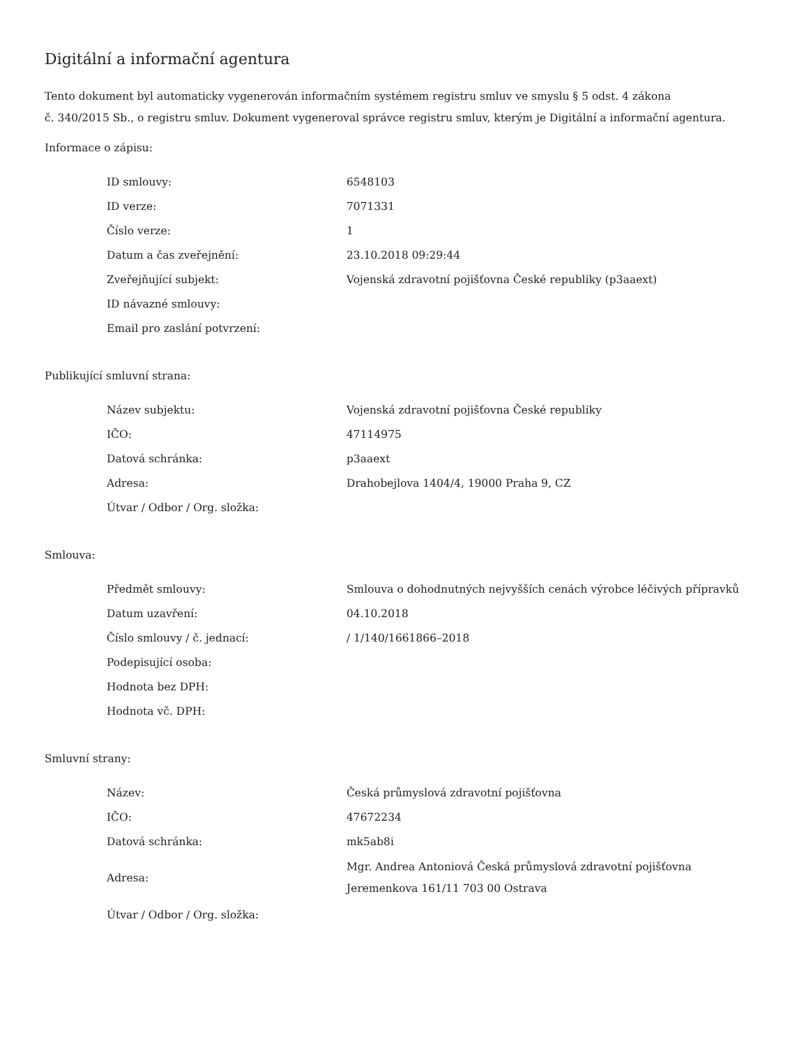Digitální a informační agentura
Tento dokument byl automaticky vygenerován informačním systémem registru smluv ve smyslu § 5 odst. 4 zákona
č. 340/2015 Sb., o registru smluv. Dokument vygeneroval správce registru smluv, kterým je Digitální a informační agentura.
Informace o zápisu:
| ID smlouvy: | 6548103 |
| ID verze: | 7071331 |
| Číslo verze: | 1 |
| Datum a čas zveřejnění: | 23.10.2018 09:29:44 |
| Zveřejňující subjekt: | Vojenská zdravotní pojišťovna České republiky (p3aaext) |
| ID návazné smlouvy: | |
| Email pro zaslání potvrzení: | |
Publikující smluvní strana:
| Název subjektu: | Vojenská zdravotní pojišťovna České republiky |
| IČO: | 47114975 |
| Datová schránka: | p3aaext |
| Adresa: | Drahobejlova 1404/4, 19000 Praha 9, CZ |
| Útvar / Odbor / Org. složka: | |
Smlouva:
| Předmět smlouvy: | Smlouva o dohodnutných nejvyšších cenách výrobce léčivých přípravků |
| Datum uzavření: | 04.10.2018 |
| Číslo smlouvy / č. jednací: | / 1/140/1661866–2018 |
| Podepisující osoba: | |
| Hodnota bez DPH: | |
| Hodnota vč. DPH: | |
Smluvní strany:
| Název: | Česká průmyslová zdravotní pojišťovna |
| IČO: | 47672234 |
| Datová schránka: | mk5ab8i |
| Adresa: | Mgr. Andrea Antoniová Česká průmyslová zdravotní pojišťovna Jeremenkova 161/11 703 00 Ostrava |
| Útvar / Odbor / Org. složka: | |